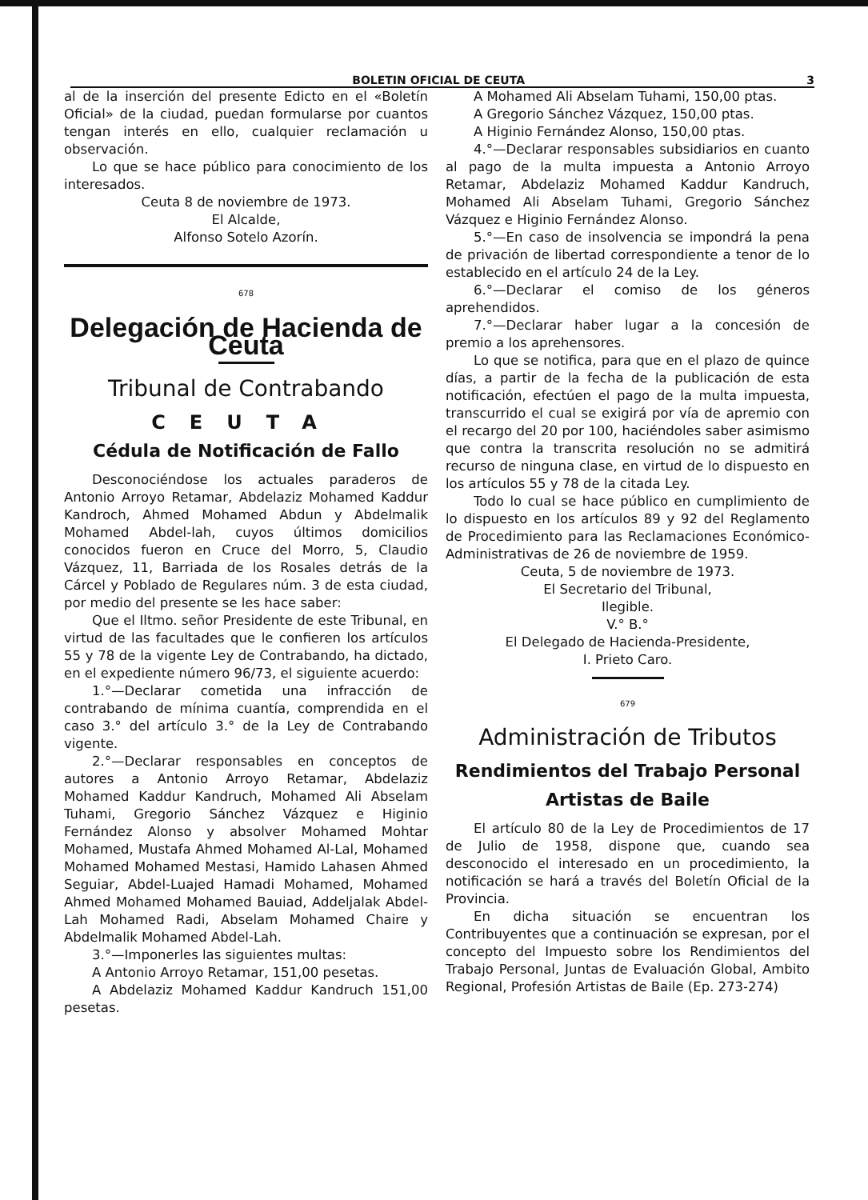BOLETIN OFICIAL DE CEUTA 3
al de la inserción del presente Edicto en el «Boletín Oficial» de la ciudad, puedan formularse por cuantos tengan interés en ello, cualquier reclamación u observación.
Lo que se hace público para conocimiento de los interesados.
Ceuta 8 de noviembre de 1973.
El Alcalde,
Alfonso Sotelo Azorín.
678
Delegación de Hacienda de Ceuta
Tribunal de Contrabando
CEUTA
Cédula de Notificación de Fallo
Desconociéndose los actuales paraderos de Antonio Arroyo Retamar, Abdelaziz Mohamed Kaddur Kandroch, Ahmed Mohamed Abdun y Abdelmalik Mohamed Abdel-lah, cuyos últimos domicilios conocidos fueron en Cruce del Morro, 5, Claudio Vázquez, 11, Barriada de los Rosales detrás de la Cárcel y Poblado de Regulares núm. 3 de esta ciudad, por medio del presente se les hace saber:
Que el Iltmo. señor Presidente de este Tribunal, en virtud de las facultades que le confieren los artículos 55 y 78 de la vigente Ley de Contrabando, ha dictado, en el expediente número 96/73, el siguiente acuerdo:
1.°—Declarar cometida una infracción de contrabando de mínima cuantía, comprendida en el caso 3.° del artículo 3.° de la Ley de Contrabando vigente.
2.°—Declarar responsables en conceptos de autores a Antonio Arroyo Retamar, Abdelaziz Mohamed Kaddur Kandruch, Mohamed Ali Abselam Tuhami, Gregorio Sánchez Vázquez e Higinio Fernández Alonso y absolver Mohamed Mohtar Mohamed, Mustafa Ahmed Mohamed Al-Lal, Mohamed Mohamed Mohamed Mestasi, Hamido Lahasen Ahmed Seguiar, Abdel-Luajed Hamadi Mohamed, Mohamed Ahmed Mohamed Mohamed Bauiad, Addeljalak Abdel-Lah Mohamed Radi, Abselam Mohamed Chaire y Abdelmalik Mohamed Abdel-Lah.
3.°—Imponerles las siguientes multas:
A Antonio Arroyo Retamar, 151,00 pesetas.
A Abdelaziz Mohamed Kaddur Kandruch 151,00 pesetas.
A Mohamed Ali Abselam Tuhami, 150,00 ptas.
A Gregorio Sánchez Vázquez, 150,00 ptas.
A Higinio Fernández Alonso, 150,00 ptas.
4.°—Declarar responsables subsidiarios en cuanto al pago de la multa impuesta a Antonio Arroyo Retamar, Abdelaziz Mohamed Kaddur Kandruch, Mohamed Ali Abselam Tuhami, Gregorio Sánchez Vázquez e Higinio Fernández Alonso.
5.°—En caso de insolvencia se impondrá la pena de privación de libertad correspondiente a tenor de lo establecido en el artículo 24 de la Ley.
6.°—Declarar el comiso de los géneros aprehendidos.
7.°—Declarar haber lugar a la concesión de premio a los aprehensores.
Lo que se notifica, para que en el plazo de quince días, a partir de la fecha de la publicación de esta notificación, efectúen el pago de la multa impuesta, transcurrido el cual se exigirá por vía de apremio con el recargo del 20 por 100, haciéndoles saber asimismo que contra la transcrita resolución no se admitirá recurso de ninguna clase, en virtud de lo dispuesto en los artículos 55 y 78 de la citada Ley.
Todo lo cual se hace público en cumplimiento de lo dispuesto en los artículos 89 y 92 del Reglamento de Procedimiento para las Reclamaciones Económico-Administrativas de 26 de noviembre de 1959.
Ceuta, 5 de noviembre de 1973.
El Secretario del Tribunal,
Ilegible.
V.° B.°
El Delegado de Hacienda-Presidente,
I. Prieto Caro.
679
Administración de Tributos
Rendimientos del Trabajo Personal
Artistas de Baile
El artículo 80 de la Ley de Procedimientos de 17 de Julio de 1958, dispone que, cuando sea desconocido el interesado en un procedimiento, la notificación se hará a través del Boletín Oficial de la Provincia.
En dicha situación se encuentran los Contribuyentes que a continuación se expresan, por el concepto del Impuesto sobre los Rendimientos del Trabajo Personal, Juntas de Evaluación Global, Ambito Regional, Profesión Artistas de Baile (Ep. 273-274)